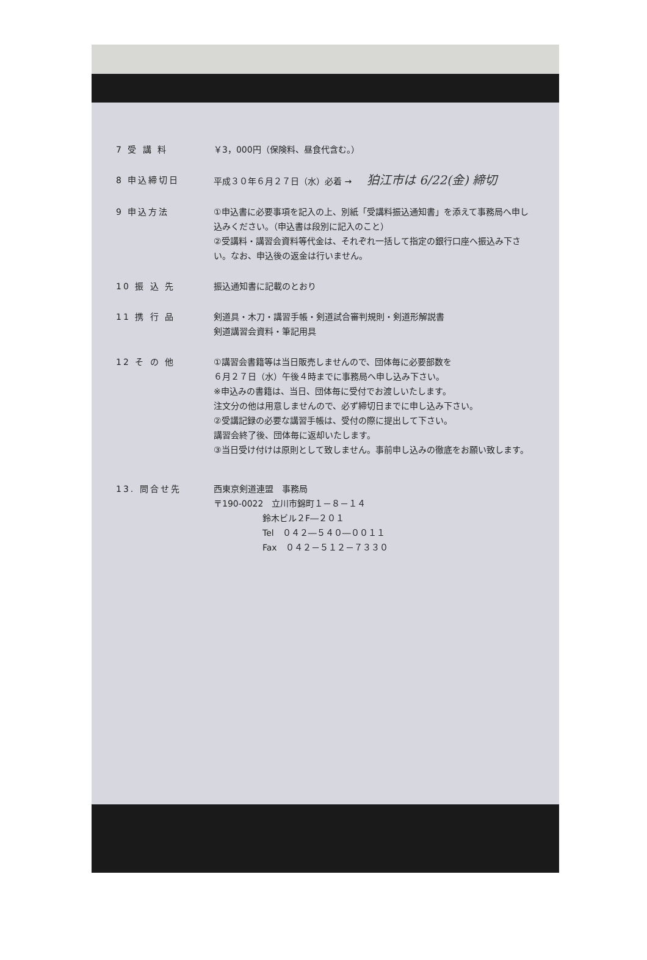7 受 講 料 ￥3，000円（保険料、昼食代含む。）
8 申込締切日 平成３０年６月２７日（水）必着 → 狛江市は 6/22(金) 締切
9 申込方法 ①申込書に必要事項を記入の上、別紙「受講料振込通知書」を添えて事務局へ申し込みください。（申込書は段別に記入のこと）
②受講料・講習会資料等代金は、それぞれ一括して指定の銀行口座へ振込み下さい。なお、申込後の返金は行いません。
10 振 込 先 振込通知書に記載のとおり
11 携 行 品 剣道具・木刀・講習手帳・剣道試合審判規則・剣道形解説書
剣道講習会資料・筆記用具
12 そ の 他 ①講習会書籍等は当日販売しませんので、団体毎に必要部数を
６月２７日（水）午後４時までに事務局へ申し込み下さい。
※申込みの書籍は、当日、団体毎に受付でお渡しいたします。
注文分の他は用意しませんので、必ず締切日までに申し込み下さい。
②受講記録の必要な講習手帳は、受付の際に提出して下さい。
講習会終了後、団体毎に返却いたします。
③当日受け付けは原則として致しません。事前申し込みの徹底をお願い致します。
13. 問合せ先 西東京剣道連盟　事務局
〒190-0022　立川市錦町１－８－１４
鈴木ビル２F―２０１
Tel　０４２―５４０―００１１
Fax　０４２－５１２－７３３０